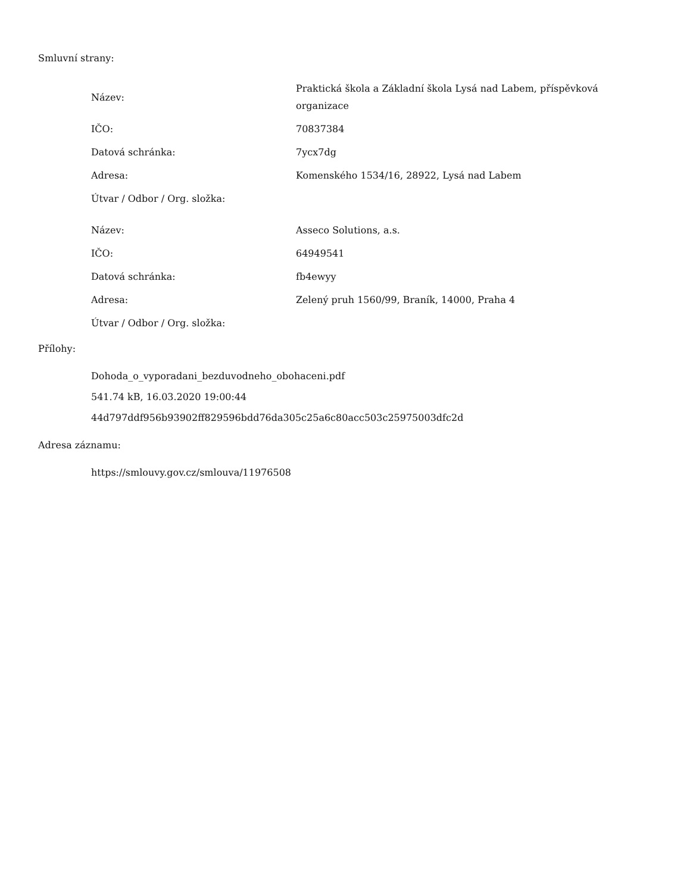Smluvní strany:
| Název: | Praktická škola a Základní škola Lysá nad Labem, příspěvková organizace |
| IČO: | 70837384 |
| Datová schránka: | 7ycx7dg |
| Adresa: | Komenského 1534/16, 28922, Lysá nad Labem |
| Útvar / Odbor / Org. složka: | |
| Název: | Asseco Solutions, a.s. |
| IČO: | 64949541 |
| Datová schránka: | fb4ewyy |
| Adresa: | Zelený pruh 1560/99, Braník, 14000, Praha 4 |
| Útvar / Odbor / Org. složka: | |
Přílohy:
Dohoda_o_vyporadani_bezduvodneho_obohaceni.pdf
541.74 kB, 16.03.2020 19:00:44
44d797ddf956b93902ff829596bdd76da305c25a6c80acc503c25975003dfc2d
Adresa záznamu:
https://smlouvy.gov.cz/smlouva/11976508